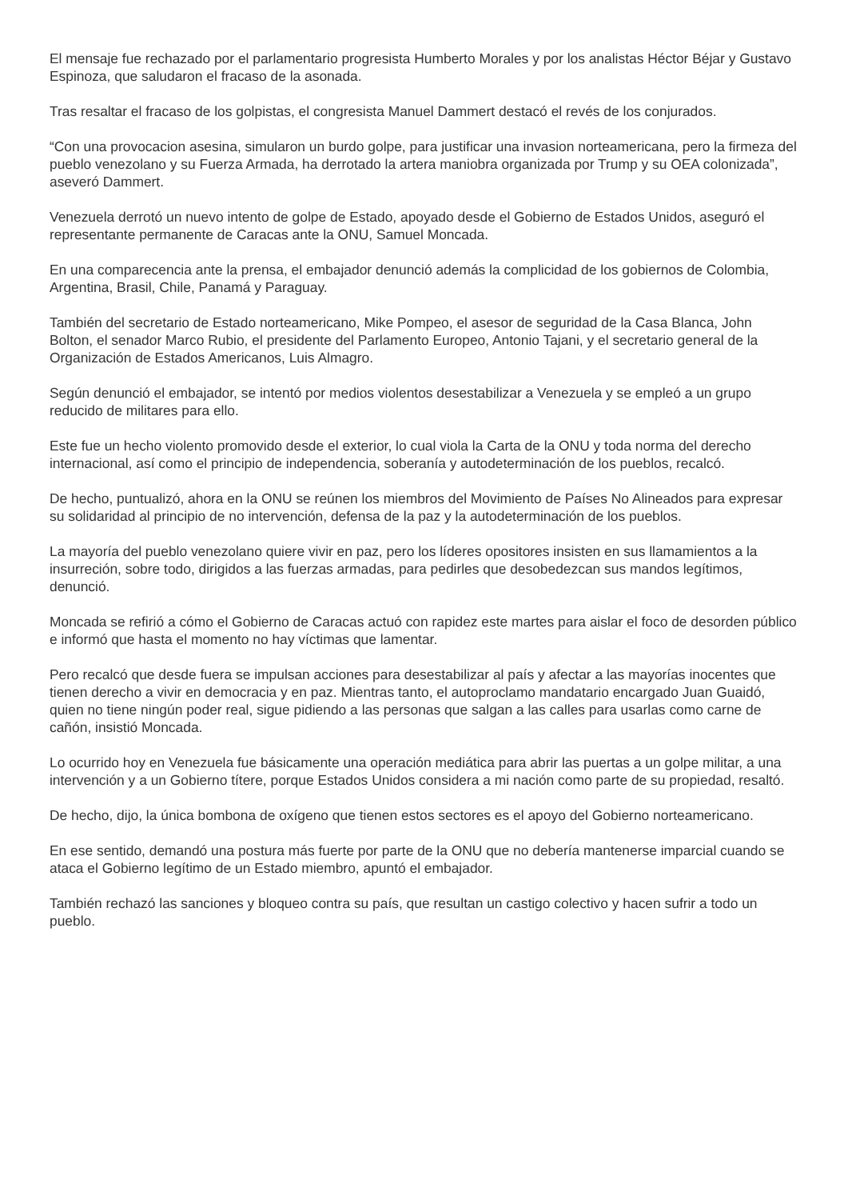El mensaje fue rechazado por el parlamentario progresista Humberto Morales y por los analistas Héctor Béjar y Gustavo Espinoza, que saludaron el fracaso de la asonada.
Tras resaltar el fracaso de los golpistas, el congresista Manuel Dammert destacó el revés de los conjurados.
“Con una provocacion asesina, simularon un burdo golpe, para justificar una invasion norteamericana, pero la firmeza del pueblo venezolano y su Fuerza Armada, ha derrotado la artera maniobra organizada por Trump y su OEA colonizada”, aseveró Dammert.
Venezuela derrotó un nuevo intento de golpe de Estado, apoyado desde el Gobierno de Estados Unidos, aseguró el representante permanente de Caracas ante la ONU, Samuel Moncada.
En una comparecencia ante la prensa, el embajador denunció además la complicidad de los gobiernos de Colombia, Argentina, Brasil, Chile, Panamá y Paraguay.
También del secretario de Estado norteamericano, Mike Pompeo, el asesor de seguridad de la Casa Blanca, John Bolton, el senador Marco Rubio, el presidente del Parlamento Europeo, Antonio Tajani, y el secretario general de la Organización de Estados Americanos, Luis Almagro.
Según denunció el embajador, se intentó por medios violentos desestabilizar a Venezuela y se empleó a un grupo reducido de militares para ello.
Este fue un hecho violento promovido desde el exterior, lo cual viola la Carta de la ONU y toda norma del derecho internacional, así como el principio de independencia, soberanía y autodeterminación de los pueblos, recalcó.
De hecho, puntualizó, ahora en la ONU se reúnen los miembros del Movimiento de Países No Alineados para expresar su solidaridad al principio de no intervención, defensa de la paz y la autodeterminación de los pueblos.
La mayoría del pueblo venezolano quiere vivir en paz, pero los líderes opositores insisten en sus llamamientos a la insurreción, sobre todo, dirigidos a las fuerzas armadas, para pedirles que desobedezcan sus mandos legítimos, denunció.
Moncada se refirió a cómo el Gobierno de Caracas actuó con rapidez este martes para aislar el foco de desorden público e informó que hasta el momento no hay víctimas que lamentar.
Pero recalcó que desde fuera se impulsan acciones para desestabilizar al país y afectar a las mayorías inocentes que tienen derecho a vivir en democracia y en paz. Mientras tanto, el autoproclamo mandatario encargado Juan Guaidó, quien no tiene ningún poder real, sigue pidiendo a las personas que salgan a las calles para usarlas como carne de cañón, insistió Moncada.
Lo ocurrido hoy en Venezuela fue básicamente una operación mediática para abrir las puertas a un golpe militar, a una intervención y a un Gobierno títere, porque Estados Unidos considera a mi nación como parte de su propiedad, resaltó.
De hecho, dijo, la única bombona de oxígeno que tienen estos sectores es el apoyo del Gobierno norteamericano.
En ese sentido, demandó una postura más fuerte por parte de la ONU que no debería mantenerse imparcial cuando se ataca el Gobierno legítimo de un Estado miembro, apuntó el embajador.
También rechazó las sanciones y bloqueo contra su país, que resultan un castigo colectivo y hacen sufrir a todo un pueblo.